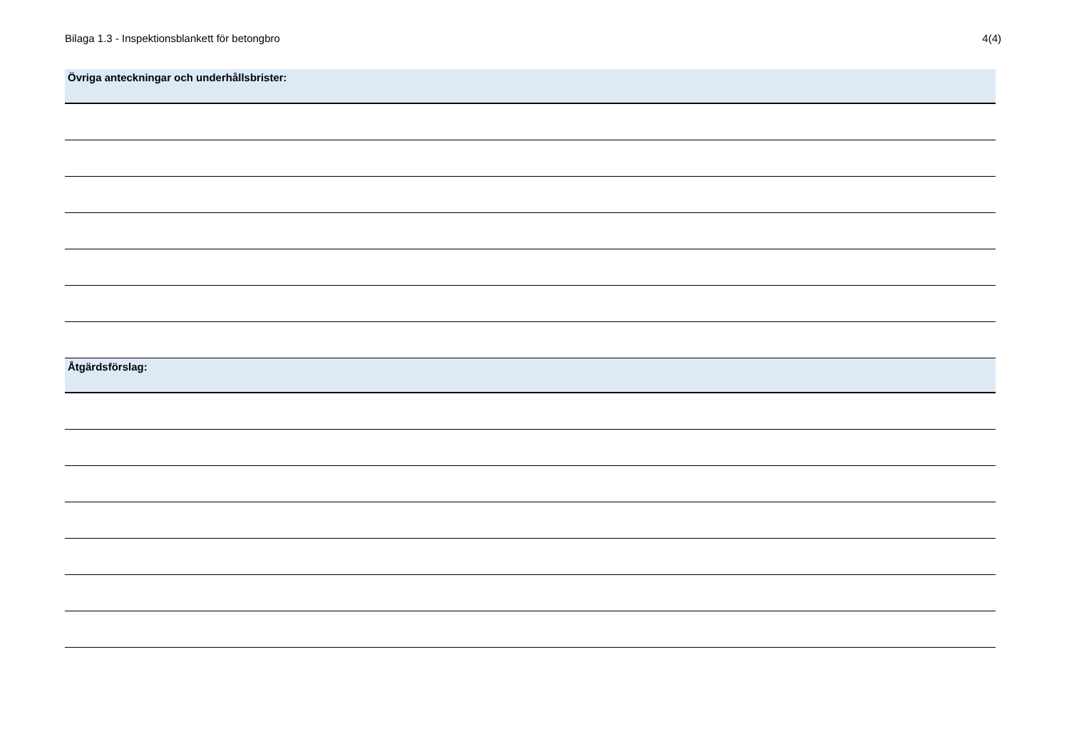Bilaga 1.3 - Inspektionsblankett för betongbro 4(4)
Övriga anteckningar och underhållsbrister:
Åtgärdsförslag: